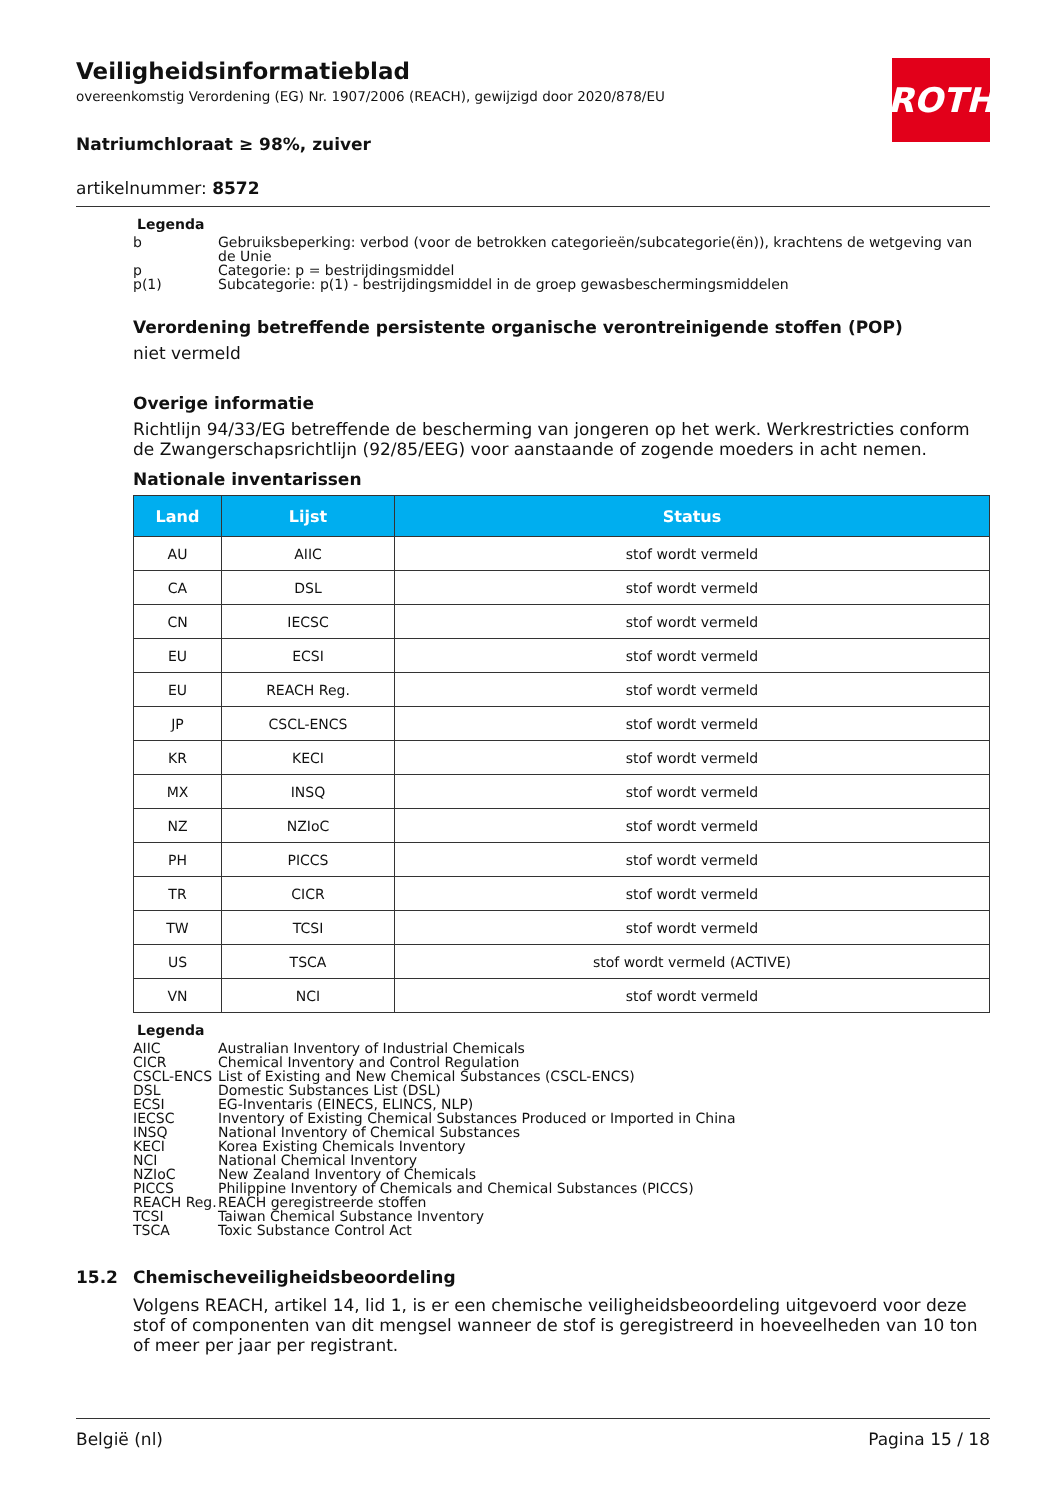ROTH
Veiligheidsinformatieblad
overeenkomstig Verordening (EG) Nr. 1907/2006 (REACH), gewijzigd door 2020/878/EU
Natriumchloraat ≥ 98%, zuiver
artikelnummer: 8572
Legenda
b Gebruiksbeperking: verbod (voor de betrokken categorieën/subcategorie(ën)), krachtens de wetgeving van de Unie
p Categorie: p = bestrijdingsmiddel
p(1) Subcategorie: p(1) - bestrijdingsmiddel in de groep gewasbeschermingsmiddelen
Verordening betreffende persistente organische verontreinigende stoffen (POP)
niet vermeld
Overige informatie
Richtlijn 94/33/EG betreffende de bescherming van jongeren op het werk. Werkrestricties conform de Zwangerschapsrichtlijn (92/85/EEG) voor aanstaande of zogende moeders in acht nemen.
Nationale inventarissen
| Land | Lijst | Status |
| --- | --- | --- |
| AU | AIIC | stof wordt vermeld |
| CA | DSL | stof wordt vermeld |
| CN | IECSC | stof wordt vermeld |
| EU | ECSI | stof wordt vermeld |
| EU | REACH Reg. | stof wordt vermeld |
| JP | CSCL-ENCS | stof wordt vermeld |
| KR | KECI | stof wordt vermeld |
| MX | INSQ | stof wordt vermeld |
| NZ | NZIoC | stof wordt vermeld |
| PH | PICCS | stof wordt vermeld |
| TR | CICR | stof wordt vermeld |
| TW | TCSI | stof wordt vermeld |
| US | TSCA | stof wordt vermeld (ACTIVE) |
| VN | NCI | stof wordt vermeld |
Legenda
AIIC Australian Inventory of Industrial Chemicals
CICR Chemical Inventory and Control Regulation
CSCL-ENCS List of Existing and New Chemical Substances (CSCL-ENCS)
DSL Domestic Substances List (DSL)
ECSI EG-Inventaris (EINECS, ELINCS, NLP)
IECSC Inventory of Existing Chemical Substances Produced or Imported in China
INSQ National Inventory of Chemical Substances
KECI Korea Existing Chemicals Inventory
NCI National Chemical Inventory
NZIoC New Zealand Inventory of Chemicals
PICCS Philippine Inventory of Chemicals and Chemical Substances (PICCS)
REACH Reg. REACH geregistreerde stoffen
TCSI Taiwan Chemical Substance Inventory
TSCA Toxic Substance Control Act
15.2 Chemischeveiligheidsbeoordeling
Volgens REACH, artikel 14, lid 1, is er een chemische veiligheidsbeoordeling uitgevoerd voor deze stof of componenten van dit mengsel wanneer de stof is geregistreerd in hoeveelheden van 10 ton of meer per jaar per registrant.
België (nl) Pagina 15 / 18